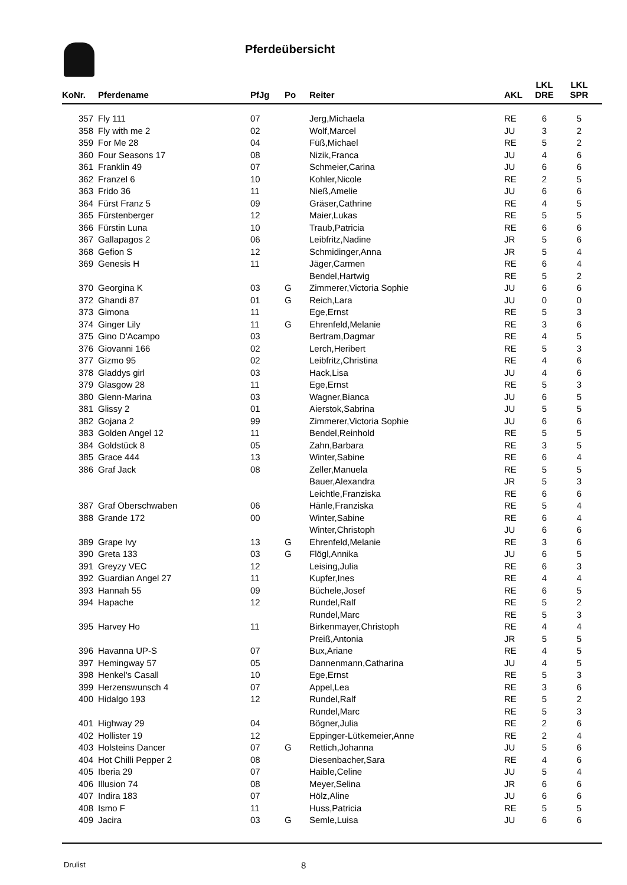Pferdeübersicht
| KoNr. | Pferdename | PfJg | Po | Reiter | AKL | LKL DRE | LKL SPR |
| --- | --- | --- | --- | --- | --- | --- | --- |
| 357 | Fly 111 | 07 | | Jerg,Michaela | RE | 6 | 5 |
| 358 | Fly with me 2 | 02 | | Wolf,Marcel | JU | 3 | 2 |
| 359 | For Me 28 | 04 | | Füß,Michael | RE | 5 | 2 |
| 360 | Four Seasons 17 | 08 | | Nizik,Franca | JU | 4 | 6 |
| 361 | Franklin 49 | 07 | | Schmeier,Carina | JU | 6 | 6 |
| 362 | Franzel 6 | 10 | | Kohler,Nicole | RE | 2 | 5 |
| 363 | Frido 36 | 11 | | Nieß,Amelie | JU | 6 | 6 |
| 364 | Fürst Franz 5 | 09 | | Gräser,Cathrine | RE | 4 | 5 |
| 365 | Fürstenberger | 12 | | Maier,Lukas | RE | 5 | 5 |
| 366 | Fürstin Luna | 10 | | Traub,Patricia | RE | 6 | 6 |
| 367 | Gallapagos 2 | 06 | | Leibfritz,Nadine | JR | 5 | 6 |
| 368 | Gefion S | 12 | | Schmidinger,Anna | JR | 5 | 4 |
| 369 | Genesis H | 11 | | Jäger,Carmen | RE | 6 | 4 |
| | | | | Bendel,Hartwig | RE | 5 | 2 |
| 370 | Georgina K | 03 | G | Zimmerer,Victoria Sophie | JU | 6 | 6 |
| 372 | Ghandi 87 | 01 | G | Reich,Lara | JU | 0 | 0 |
| 373 | Gimona | 11 | | Ege,Ernst | RE | 5 | 3 |
| 374 | Ginger Lily | 11 | G | Ehrenfeld,Melanie | RE | 3 | 6 |
| 375 | Gino D'Acampo | 03 | | Bertram,Dagmar | RE | 4 | 5 |
| 376 | Giovanni 166 | 02 | | Lerch,Heribert | RE | 5 | 3 |
| 377 | Gizmo 95 | 02 | | Leibfritz,Christina | RE | 4 | 6 |
| 378 | Gladdys girl | 03 | | Hack,Lisa | JU | 4 | 6 |
| 379 | Glasgow 28 | 11 | | Ege,Ernst | RE | 5 | 3 |
| 380 | Glenn-Marina | 03 | | Wagner,Bianca | JU | 6 | 5 |
| 381 | Glissy 2 | 01 | | Aierstok,Sabrina | JU | 5 | 5 |
| 382 | Gojana 2 | 99 | | Zimmerer,Victoria Sophie | JU | 6 | 6 |
| 383 | Golden Angel 12 | 11 | | Bendel,Reinhold | RE | 5 | 5 |
| 384 | Goldstück 8 | 05 | | Zahn,Barbara | RE | 3 | 5 |
| 385 | Grace 444 | 13 | | Winter,Sabine | RE | 6 | 4 |
| 386 | Graf Jack | 08 | | Zeller,Manuela | RE | 5 | 5 |
| | | | | Bauer,Alexandra | JR | 5 | 3 |
| | | | | Leichtle,Franziska | RE | 6 | 6 |
| 387 | Graf Oberschwaben | 06 | | Hänle,Franziska | RE | 5 | 4 |
| 388 | Grande 172 | 00 | | Winter,Sabine | RE | 6 | 4 |
| | | | | Winter,Christoph | JU | 6 | 6 |
| 389 | Grape Ivy | 13 | G | Ehrenfeld,Melanie | RE | 3 | 6 |
| 390 | Greta 133 | 03 | G | Flögl,Annika | JU | 6 | 5 |
| 391 | Greyzy VEC | 12 | | Leising,Julia | RE | 6 | 3 |
| 392 | Guardian Angel 27 | 11 | | Kupfer,Ines | RE | 4 | 4 |
| 393 | Hannah 55 | 09 | | Büchele,Josef | RE | 6 | 5 |
| 394 | Hapache | 12 | | Rundel,Ralf | RE | 5 | 2 |
| | | | | Rundel,Marc | RE | 5 | 3 |
| 395 | Harvey Ho | 11 | | Birkenmayer,Christoph | RE | 4 | 4 |
| | | | | Preiß,Antonia | JR | 5 | 5 |
| 396 | Havanna UP-S | 07 | | Bux,Ariane | RE | 4 | 5 |
| 397 | Hemingway 57 | 05 | | Dannenmann,Catharina | JU | 4 | 5 |
| 398 | Henkel's Casall | 10 | | Ege,Ernst | RE | 5 | 3 |
| 399 | Herzenswunsch 4 | 07 | | Appel,Lea | RE | 3 | 6 |
| 400 | Hidalgo 193 | 12 | | Rundel,Ralf | RE | 5 | 2 |
| | | | | Rundel,Marc | RE | 5 | 3 |
| 401 | Highway 29 | 04 | | Bögner,Julia | RE | 2 | 6 |
| 402 | Hollister 19 | 12 | | Eppinger-Lütkemeier,Anne | RE | 2 | 4 |
| 403 | Holsteins Dancer | 07 | G | Rettich,Johanna | JU | 5 | 6 |
| 404 | Hot Chilli Pepper 2 | 08 | | Diesenbacher,Sara | RE | 4 | 6 |
| 405 | Iberia 29 | 07 | | Haible,Celine | JU | 5 | 4 |
| 406 | Illusion 74 | 08 | | Meyer,Selina | JR | 6 | 6 |
| 407 | Indira 183 | 07 | | Hölz,Aline | JU | 6 | 6 |
| 408 | Ismo F | 11 | | Huss,Patricia | RE | 5 | 5 |
| 409 | Jacira | 03 | G | Semle,Luisa | JU | 6 | 6 |
Drulist 8